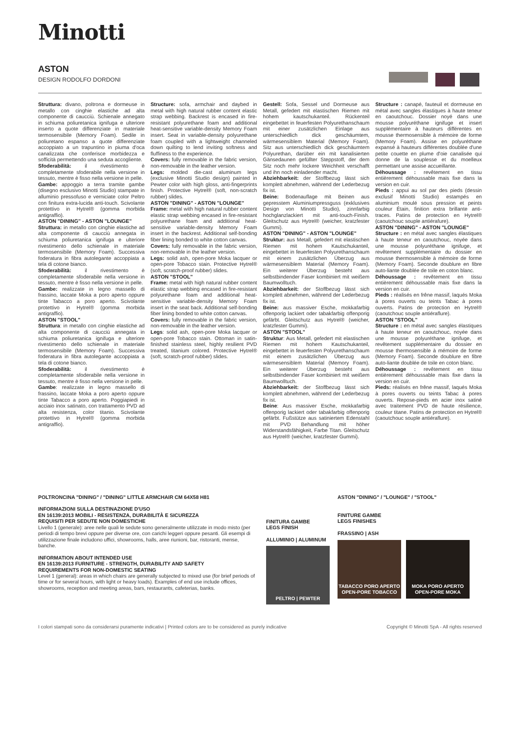Minotti
ASTON
DESIGN RODOLFO DORDONI
Struttura: divano, poltrona e dormeuse in metallo con cinghie elastiche ad alta componente di caucciù. Schienale annegato in schiuma poliuretanica ignifuga e ulteriore inserto a quote differenziate in materiale termosensibile (Memory Foam). Sedile in poliuretano espanso a quote differenziate accoppiato a un trapuntino in piuma d'oca canalizzata che conferisce morbidezza e sofficità permettendo una seduta accogliente.
Sfoderabilità: il rivestimento è completamente sfoderabile nella versione in tessuto, mentre è fisso nella versione in pelle.
Gambe: appoggio a terra tramite gambe (disegno esclusivo Minotti Studio) stampate in alluminio pressofuso e verniciate color Peltro con finitura extra-lucida anti-touch. Scivolante protettivo in Hytrel® (gomma morbida antigraffio).
ASTON "DINING" - ASTON "LOUNGE"
Struttura: in metallo con cinghie elastiche ad alta componente di caucciù annegata in schiuma poliuretanica ignifuga e ulteriore rivestimento dello schienale in materiale termosensibile (Memory Foam). Successiva foderatura in fibra autolegante accoppiata a tela di cotone bianco.
Sfoderabilità: il rivestimento è completamente sfoderabile nella versione in tessuto, mentre è fisso nella versione in pelle.
Gambe: realizzate in legno massello di frassino, laccate Moka a poro aperto oppure tinte Tabacco a poro aperto. Scivolante protettivo in Hytrel® (gomma morbida antigraffio).
ASTON "STOOL"
Struttura: in metallo con cinghie elastiche ad alta componente di caucciù annegata in schiuma poliuretanica ignifuga e ulteriore rivestimento dello schienale in materiale termosensibile (Memory Foam). Successiva foderatura in fibra autolegante accoppiata a tela di cotone bianco.
Sfoderabilità: il rivestimento è completamente sfoderabile nella versione in tessuto, mentre è fisso nella versione in pelle.
Gambe: realizzate in legno massello di frassino, laccate Moka a poro aperto oppure tinte Tabacco a poro aperto. Poggiapiedi in acciaio inox satinato, con trattamento PVD ad alta resistenza, color titanio. Scivolante protettivo in Hytrel® (gomma morbida antigraffio).
Structure: sofa, armchair and daybed in metal with high natural rubber content elastic strap webbing. Backrest is encased in fire-resistant polyurethane foam and additional heat-sensitive variable-density Memory Foam insert. Seat in variable-density polyurethane foam coupled with a lightweight channeled down quilting to lend inviting softness and fluffiness to the experience.
Covers: fully removable in the fabric version, non-removable in the leather version.
Legs: molded die-cast aluminum legs (exclusive Minotti Studio design) painted in Pewter color with high gloss, anti-fingerprints finish. Protective Hytrel® (soft, non-scratch rubber) slides.
ASTON "DINING" - ASTON "LOUNGE"
Frame: metal with high natural rubber content elastic strap webbing encased in fire-resistant polyurethane foam and additional heat-sensitive variable-density Memory Foam insert in the backrest. Additional self-bonding fiber lining bonded to white cotton canvas.
Covers: fully removable in the fabric version, non-removable in the leather version.
Legs: solid ash, open-pore Moka lacquer or open-pore Tobacco stain. Protective Hytrel® (soft, scratch-proof rubber) slides.
ASTON "STOOL"
Frame: metal with high natural rubber content elastic strap webbing encased in fire-resistant polyurethane foam and additional heat-sensitive variable-density Memory Foam insert in the seat back. Additional self-bonding fiber lining bonded to white cotton canvas.
Covers: fully removable in the fabric version, non-removable in the leather version.
Legs: solid ash, open-pore Moka lacquer or open-pore Tobacco stain. Ottoman in satin-finished stainless steel, highly resilient PVD treated, titanium colored. Protective Hytrel® (soft, scratch-proof rubber) slides.
Gestell: Sofa, Sessel und Dormeuse aus Metall, gefedert mit elastischen Riemen mit hohem kautschukanteil. Rückenteil eingebettet in feuerfesten Polyurethanschaum mit einer zusätzlichen Einlage aus unterschiedlich dick geschäumtem, wärmesensiblem Material (Memory Foam). Sitz aus unterschiedlich dick geschäumtem Polyurethan, darüber ein mit kanalisierten Gänsedaunen gefüllter Steppstoff, der dem Sitz noch mehr lockere Weichheit verschafft und ihn noch einladender macht.
Abziehbarkeit: der Stoffbezug lässt sich komplett abnehmen, während der Lederbezug fix ist.
Beine: Bodenauflage mit Beinen aus gepresstem Aluminiumpressguss (exklusives Design von Minotti Studio), zinnfarbig hochglanzlackiert mit anti-touch-Finish. Gleitschutz aus Hytrel® (weicher, kratzfester Gummi).
ASTON "DINING" - ASTON "LOUNGE"
Struktur: aus Metall, gefedert mit elastischen Riemen mit hohem Kautschukanteil, eingebettet in feuerfesten Polyurethanschaum mit einem zusätzlichen Überzug aus wärmesensiblem Material (Memory Foam). Ein weiterer Überzug besteht aus selbstbindender Faser kombiniert mit weißem Baumwolltuch.
Abziehbarkeit: der Stoffbezug lässt sich komplett abnehmen, während der Lederbezug fix ist.
Beine: aus massiver Esche, mokkafarbig offenporig lackiert oder tabakfarbig offenporig gefärbt. Gleitschutz aus Hytrel® (weicher, kratzfester Gummi).
ASTON "STOOL"
Struktur: Aus Metall, gefedert mit elastischen Riemen mit hohem Kautschukanteil, eingebettet in feuerfesten Polyurethanschaum mit einem zusätzlichen Überzug aus wärmesensiblem Material (Memory Foam). Ein weiterer Überzug besteht aus selbstbindender Faser kombiniert mit weißem Baumwolltuch.
Abziehbarkeit: der Stoffbezug lässt sich komplett abnehmen, während der Lederbezug fix ist.
Beine: Aus massiver Esche, mokkafarbig offenporig lackiert oder tabakfarbig offenporig gefärbt. Fußstütze aus satiniertem Edenstahl mit PVD Behandlung mit höher Widerstandsfähigkeit, Farbe Titan. Gleitschutz aus Hytrel® (weicher, kratzfester Gummi).
Structure : canapé, fauteuil et dormeuse en métal avec sangles élastiques à haute teneur en caoutchouc. Dossier noyé dans une mousse polyuréthane ignifuge et insert supplémentaire à hauteurs différentes en mousse thermosensible à mémoire de forme (Memory Foam). Assise en polyuréthane expansé à hauteurs différentes doublée d'une petite couette en plume d'oie canalisée qui donne de la souplesse et du moelleux permettant une assise accueillante.
Déhoussage : revêtement en tissu entièrement déhoussable mais fixe dans la version en cuir.
Pieds : appui au sol par des pieds (dessin exclusif Minotti Studio) estampés en aluminium moulé sous pression et peints couleur Étain, finition extra brillante anti-traces. Patins de protection en Hytrel® (caoutchouc souple antiérafure).
ASTON "DINING" - ASTON "LOUNGE"
Structure : en métal avec sangles élastiques à haute teneur en caoutchouc, noyée dans une mousse polyuréthane ignifuge, et revêtement supplémentaire du dossier en mousse thermosensible à mémoire de forme (Memory Foam). Seconde doublure en fibre auto-liante doublée de toile en coton blanc.
Déhoussage : revêtement en tissu entièrement déhoussable mais fixe dans la version en cuir.
Pieds : réalisés en frêne massif, laqués Moka à pores ouverts ou teints Tabac à pores ouverts. Patins de protection en Hytrel® (caoutchouc souple antiéraflure).
ASTON "STOOL"
Structure : en métal avec sangles élastiques à haute teneur en caoutchouc, noyée dans une mousse polyuréthane ignifuge, et revêtement supplémentaire du dossier en mousse thermosensible à mémoire de forme (Memory Foam). Seconde doublure en fibre auto-liante doublée de toile en coton blanc.
Déhoussage : revêtement en tissu entièrement déhoussable mais fixe dans la version en cuir.
Pieds: réalisés en frêne massif, laqués Moka à pores ouverts ou teints Tabac à pores ouverts. Repose-pieds en acier inox satiné avec traitement PVD de haute résilience, couleur titane. Patins de protection en Hytrel® (caoutchouc souple antiéraflure).
POLTRONCINA "DINING" / "DINING" LITTLE ARMCHAIR CM 64X58 H81
INFORMAZIONI SULLA DESTINAZIONE D'USO
EN 16139:2013 MOBILI - RESISTENZA, DURABILITÀ E SICUREZZA
REQUISITI PER SEDUTE NON DOMESTICHE
Livello 1 (generale): aree nelle quali le sedute sono generalmente utilizzate in modo misto (per periodi di tempo brevi oppure per diverse ore, con carichi leggeri oppure pesanti. Gli esempi di utilizzazione finale includono uffici, showrooms, halls, aree riunioni, bar, ristoranti, mense, banche.
INFORMATION ABOUT INTENDED USE
EN 16139:2013 FURNITURE - STRENGTH, DURABILITY AND SAFETY
REQUIREMENTS FOR NON-DOMESTIC SEATING
Level 1 (general): areas in which chairs are generally subjected to mixed use (for brief periods of time or for several hours, with light or heavy loads). Examples of end use include offices, showrooms, reception and meeting areas, bars, restaurants, cafeterias, banks.
FINITURA GAMBE
LEGS FINISH
ALLUMINIO | ALUMINUM
PELTRO | PEWTER
ASTON "DINING" / "LOUNGE" / "STOOL"
FINITURE GAMBE
LEGS FINISHES
FRASSINO | ASH
TABACCO PORO APERTO
OPEN-PORE TOBACCO
MOKA PORO APERTO
OPEN-PORE MOKA
I colori stampati sono da considerarsi puramente indicativi | Printed colors are to be considered as purely indicative Copyright © Minotti SpA - All rights reserved